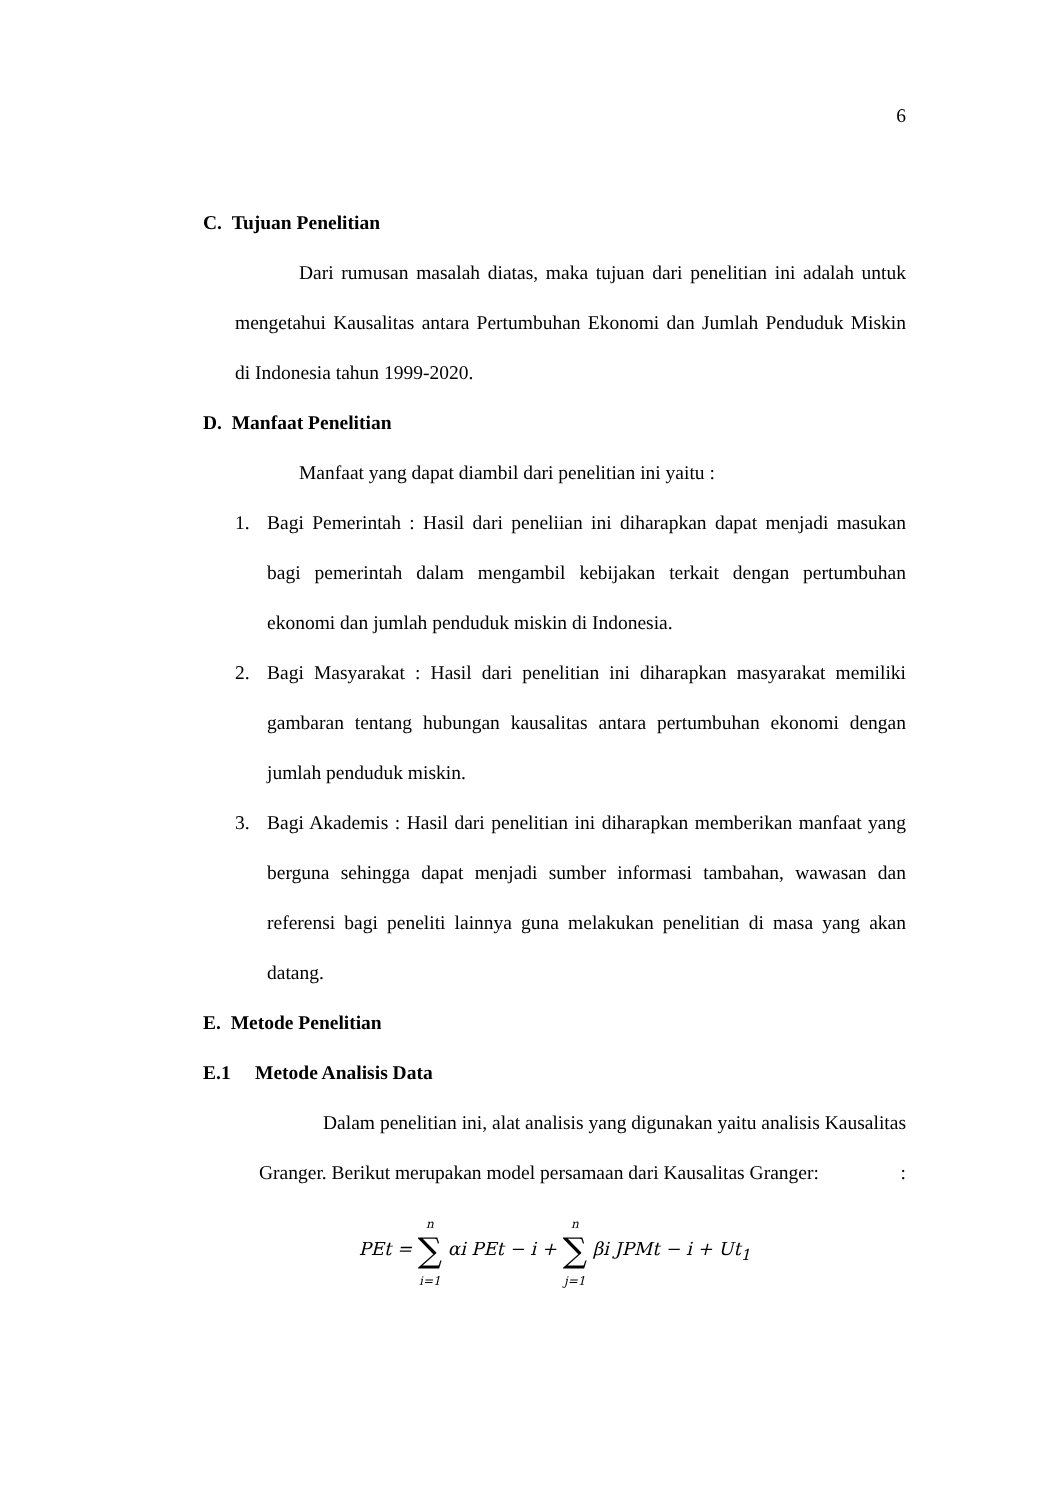6
C. Tujuan Penelitian
Dari rumusan masalah diatas, maka tujuan dari penelitian ini adalah untuk mengetahui Kausalitas antara Pertumbuhan Ekonomi dan Jumlah Penduduk Miskin di Indonesia tahun 1999-2020.
D. Manfaat Penelitian
Manfaat yang dapat diambil dari penelitian ini yaitu :
1. Bagi Pemerintah : Hasil dari peneliian ini diharapkan dapat menjadi masukan bagi pemerintah dalam mengambil kebijakan terkait dengan pertumbuhan ekonomi dan jumlah penduduk miskin di Indonesia.
2. Bagi Masyarakat : Hasil dari penelitian ini diharapkan masyarakat memiliki gambaran tentang hubungan kausalitas antara pertumbuhan ekonomi dengan jumlah penduduk miskin.
3. Bagi Akademis : Hasil dari penelitian ini diharapkan memberikan manfaat yang berguna sehingga dapat menjadi sumber informasi tambahan, wawasan dan referensi bagi peneliti lainnya guna melakukan penelitian di masa yang akan datang.
E. Metode Penelitian
E.1 Metode Analisis Data
Dalam penelitian ini, alat analisis yang digunakan yaitu analisis Kausalitas Granger. Berikut merupakan model persamaan dari Kausalitas Granger: :
PEt = n
∑
i=1 αi PEt − i + n
∑
j=1 βi JPMt − i + Ut<sub>1</sub>